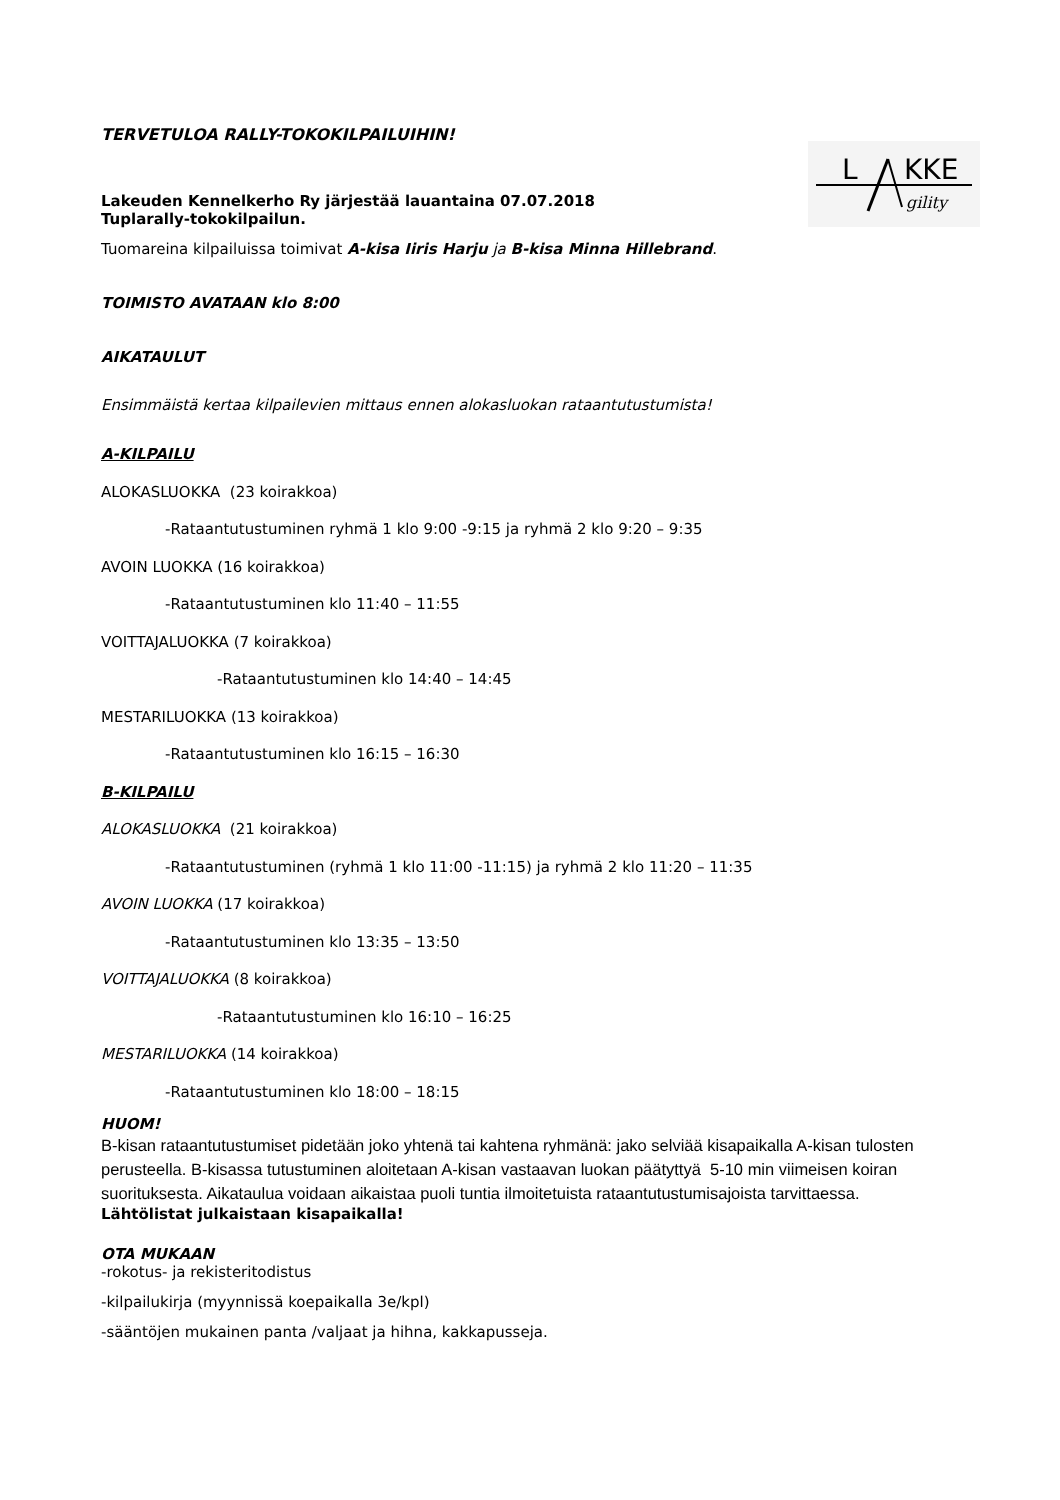L KKE
gility
TERVETULOA RALLY-TOKOKILPAILUIHIN!
Lakeuden Kennelkerho Ry järjestää lauantaina 07.07.2018
Tuplarally-tokokilpailun.
Tuomareina kilpailuissa toimivat A-kisa Iiris Harju ja B-kisa Minna Hillebrand.
TOIMISTO AVATAAN klo 8:00
AIKATAULUT
Ensimmäistä kertaa kilpailevien mittaus ennen alokasluokan rataantutustumista!
A-KILPAILU
ALOKASLUOKKA (23 koirakkoa)
-Rataantutustuminen ryhmä 1 klo 9:00 -9:15 ja ryhmä 2 klo 9:20 – 9:35
AVOIN LUOKKA (16 koirakkoa)
-Rataantutustuminen klo 11:40 – 11:55
VOITTAJALUOKKA (7 koirakkoa)
-Rataantutustuminen klo 14:40 – 14:45
MESTARILUOKKA (13 koirakkoa)
-Rataantutustuminen klo 16:15 – 16:30
B-KILPAILU
ALOKASLUOKKA (21 koirakkoa)
-Rataantutustuminen (ryhmä 1 klo 11:00 -11:15) ja ryhmä 2 klo 11:20 – 11:35
AVOIN LUOKKA (17 koirakkoa)
-Rataantutustuminen klo 13:35 – 13:50
VOITTAJALUOKKA (8 koirakkoa)
-Rataantutustuminen klo 16:10 – 16:25
MESTARILUOKKA (14 koirakkoa)
-Rataantutustuminen klo 18:00 – 18:15
HUOM!
B-kisan rataantutustumiset pidetään joko yhtenä tai kahtena ryhmänä: jako selviää kisapaikalla A-kisan tulosten perusteella. B-kisassa tutustuminen aloitetaan A-kisan vastaavan luokan päätyttyä 5-10 min viimeisen koiran suorituksesta. Aikataulua voidaan aikaistaa puoli tuntia ilmoitetuista rataantutustumisajoista tarvittaessa.
Lähtölistat julkaistaan kisapaikalla!
OTA MUKAAN
-rokotus- ja rekisteritodistus
-kilpailukirja (myynnissä koepaikalla 3e/kpl)
-sääntöjen mukainen panta /valjaat ja hihna, kakkapusseja.